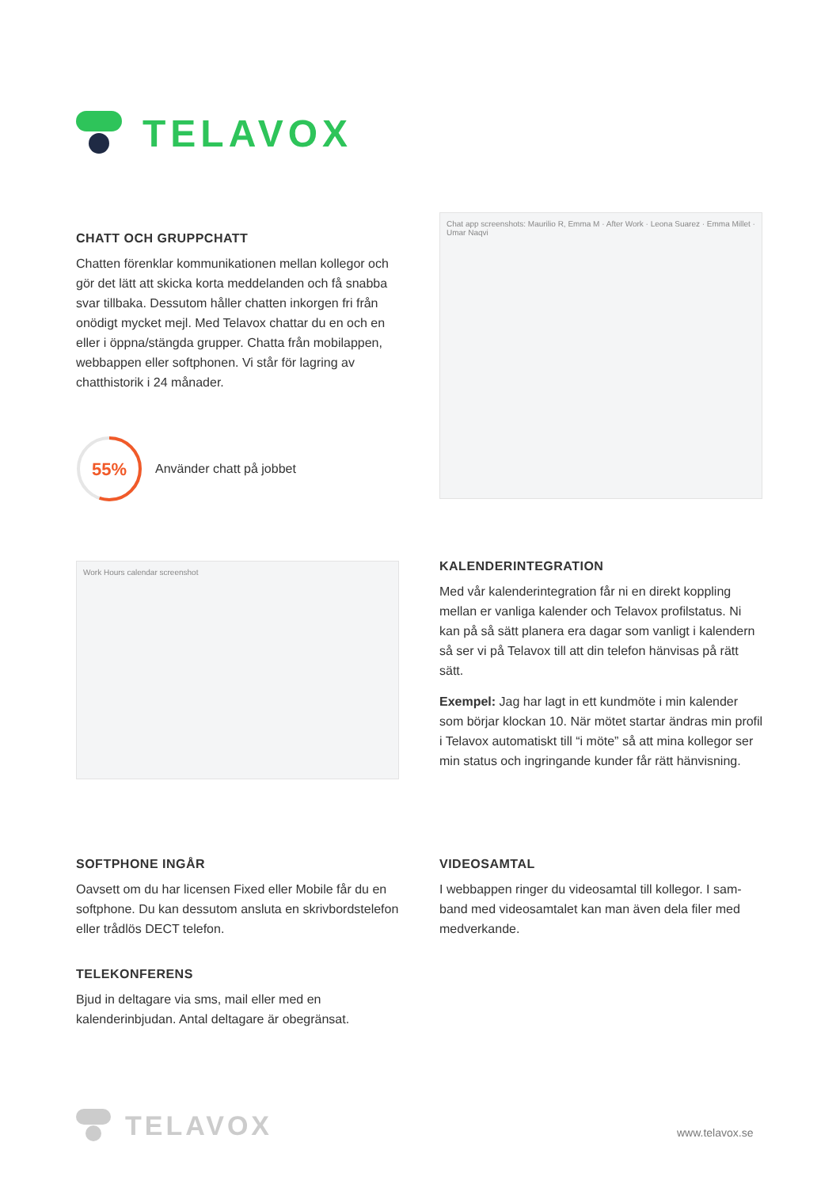TELAVOX
CHATT OCH GRUPPCHATT
Chatten förenklar kommunikationen mellan kollegor och gör det lätt att skicka korta meddelanden och få snabba svar tillbaka. Dessutom håller chatten inkorgen fri från onödigt mycket mejl. Med Telavox chattar du en och en eller i öppna/stängda grupper. Chatta från mobilappen, webbappen eller softphonen. Vi står för lagring av chatthistorik i 24 månader.
55%
Använder chatt på jobbet
Chat app screenshots: Maurilio R, Emma M · After Work · Leona Suarez · Emma Millet · Umar Naqvi
Work Hours calendar screenshot
KALENDERINTEGRATION
Med vår kalenderintegration får ni en direkt koppling mellan er vanliga kalender och Telavox profilstatus. Ni kan på så sätt planera era dagar som vanligt i kalen­dern så ser vi på Telavox till att din telefon hänvisas på rätt sätt.
Exempel: Jag har lagt in ett kundmöte i min kalender som börjar klockan 10. När mötet startar ändras min profil i Telavox automatiskt till “i möte” så att mina kollegor ser min status och ingringande kunder får rätt hänvisning.
SOFTPHONE INGÅR
Oavsett om du har licensen Fixed eller Mobile får du en softphone. Du kan dessutom ansluta en skrivbordste­lefon eller trådlös DECT telefon.
TELEKONFERENS
Bjud in deltagare via sms, mail eller med en kalenderinbjudan. Antal deltagare är obegränsat.
VIDEOSAMTAL
I webbappen ringer du videosamtal till kollegor. I sam­band med videosamtalet kan man även dela filer med medverkande.
TELAVOX
www.telavox.se